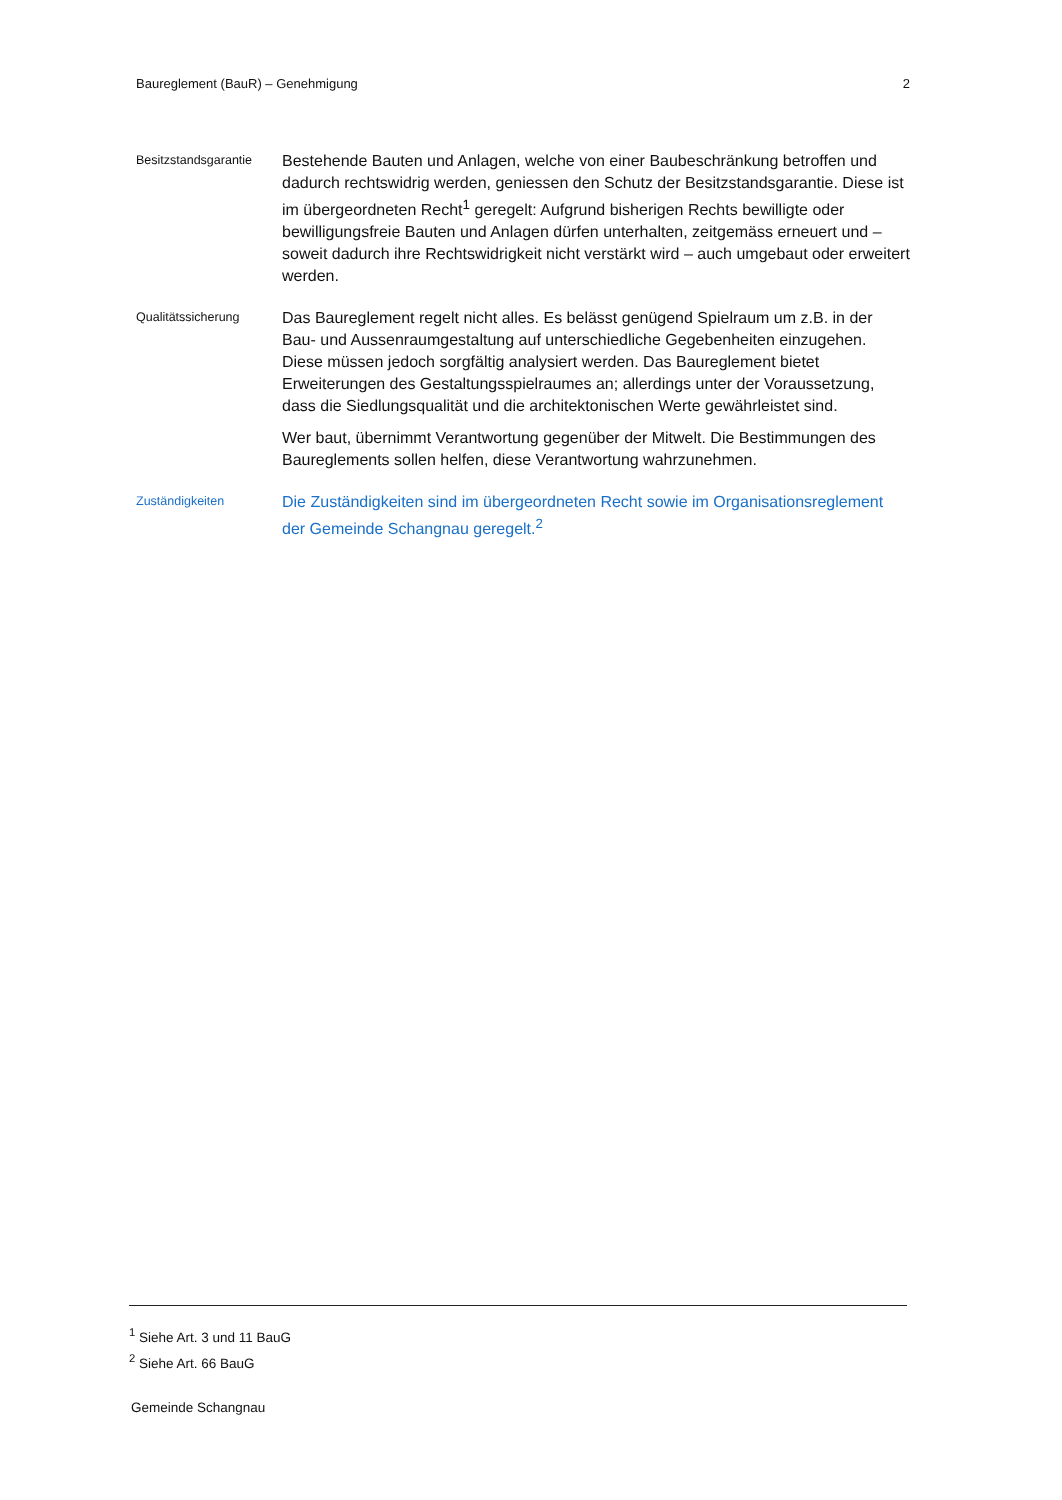Baureglement (BauR) – Genehmigung 2
Besitzstandsgarantie
Bestehende Bauten und Anlagen, welche von einer Baubeschränkung betroffen und dadurch rechtswidrig werden, geniessen den Schutz der Besitzstandsgarantie. Diese ist im übergeordneten Recht<sup>1</sup> geregelt: Aufgrund bisherigen Rechts bewilligte oder bewilligungsfreie Bauten und Anlagen dürfen unterhalten, zeitgemäss erneuert und – soweit dadurch ihre Rechtswidrigkeit nicht verstärkt wird – auch umgebaut oder erweitert werden.
Qualitätssicherung
Das Baureglement regelt nicht alles. Es belässt genügend Spielraum um z.B. in der Bau- und Aussenraumgestaltung auf unterschiedliche Gegebenheiten einzugehen. Diese müssen jedoch sorgfältig analysiert werden. Das Baureglement bietet Erweiterungen des Gestaltungsspielraumes an; allerdings unter der Voraussetzung, dass die Siedlungsqualität und die architektonischen Werte gewährleistet sind.
Wer baut, übernimmt Verantwortung gegenüber der Mitwelt. Die Bestimmungen des Baureglements sollen helfen, diese Verantwortung wahrzunehmen.
Zuständigkeiten
Die Zuständigkeiten sind im übergeordneten Recht sowie im Organisationsreglement der Gemeinde Schangnau geregelt.<sup>2</sup>
<sup>1</sup> Siehe Art. 3 und 11 BauG
<sup>2</sup> Siehe Art. 66 BauG
Gemeinde Schangnau